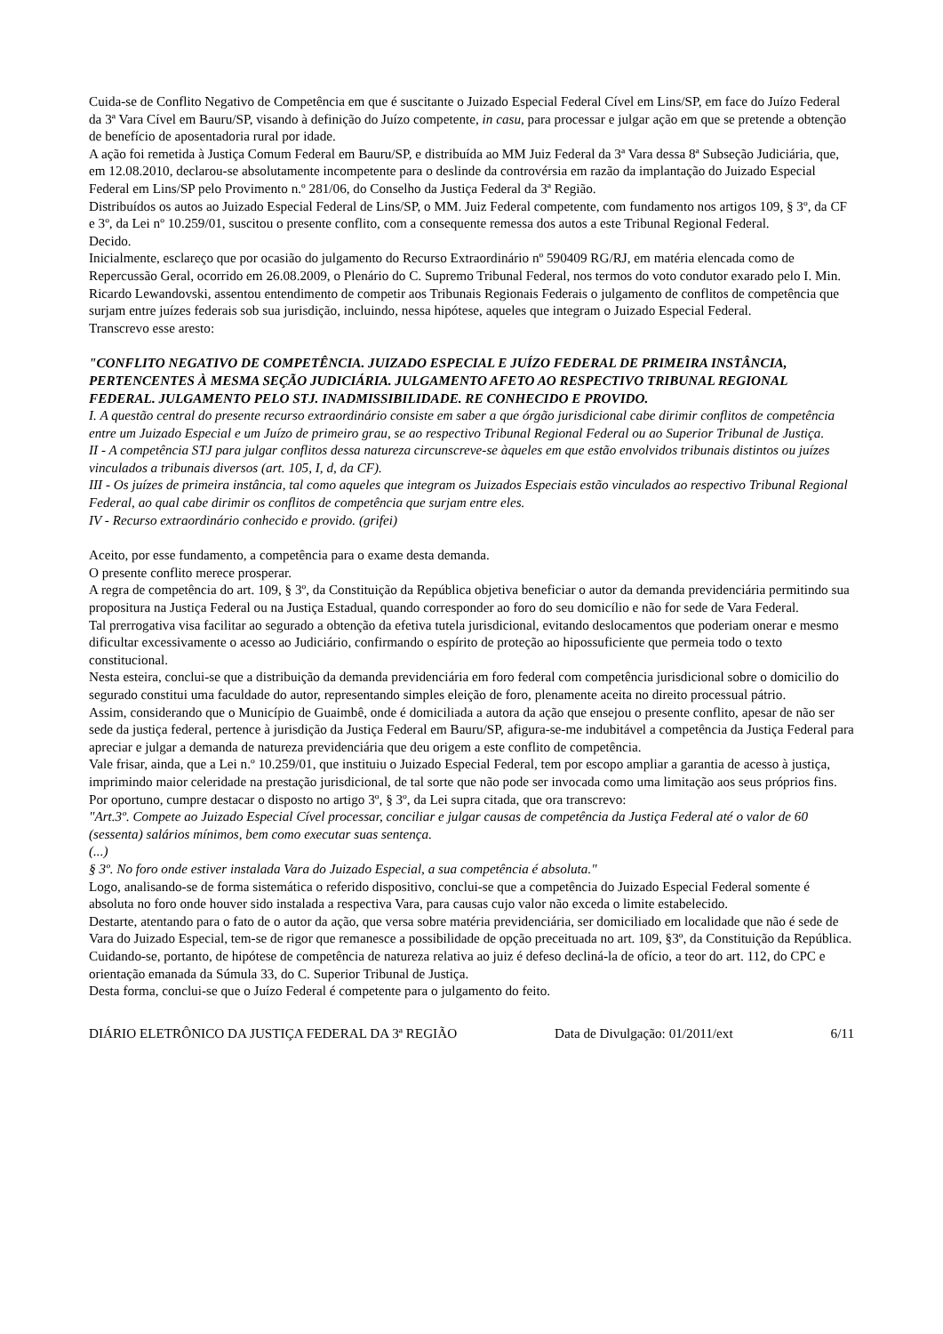Cuida-se de Conflito Negativo de Competência em que é suscitante o Juizado Especial Federal Cível em Lins/SP, em face do Juízo Federal da 3ª Vara Cível em Bauru/SP, visando à definição do Juízo competente, in casu, para processar e julgar ação em que se pretende a obtenção de benefício de aposentadoria rural por idade.
A ação foi remetida à Justiça Comum Federal em Bauru/SP, e distribuída ao MM Juiz Federal da 3ª Vara dessa 8ª Subseção Judiciária, que, em 12.08.2010, declarou-se absolutamente incompetente para o deslinde da controvérsia em razão da implantação do Juizado Especial Federal em Lins/SP pelo Provimento n.º 281/06, do Conselho da Justiça Federal da 3ª Região.
Distribuídos os autos ao Juizado Especial Federal de Lins/SP, o MM. Juiz Federal competente, com fundamento nos artigos 109, § 3º, da CF e 3º, da Lei nº 10.259/01, suscitou o presente conflito, com a consequente remessa dos autos a este Tribunal Regional Federal.
Decido.
Inicialmente, esclareço que por ocasião do julgamento do Recurso Extraordinário nº 590409 RG/RJ, em matéria elencada como de Repercussão Geral, ocorrido em 26.08.2009, o Plenário do C. Supremo Tribunal Federal, nos termos do voto condutor exarado pelo I. Min. Ricardo Lewandovski, assentou entendimento de competir aos Tribunais Regionais Federais o julgamento de conflitos de competência que surjam entre juízes federais sob sua jurisdição, incluindo, nessa hipótese, aqueles que integram o Juizado Especial Federal.
Transcrevo esse aresto:
"CONFLITO NEGATIVO DE COMPETÊNCIA. JUIZADO ESPECIAL E JUÍZO FEDERAL DE PRIMEIRA INSTÂNCIA, PERTENCENTES À MESMA SEÇÃO JUDICIÁRIA. JULGAMENTO AFETO AO RESPECTIVO TRIBUNAL REGIONAL FEDERAL. JULGAMENTO PELO STJ. INADMISSIBILIDADE. RE CONHECIDO E PROVIDO.
I. A questão central do presente recurso extraordinário consiste em saber a que órgão jurisdicional cabe dirimir conflitos de competência entre um Juizado Especial e um Juízo de primeiro grau, se ao respectivo Tribunal Regional Federal ou ao Superior Tribunal de Justiça.
II - A competência STJ para julgar conflitos dessa natureza circunscreve-se àqueles em que estão envolvidos tribunais distintos ou juízes vinculados a tribunais diversos (art. 105, I, d, da CF).
III - Os juízes de primeira instância, tal como aqueles que integram os Juizados Especiais estão vinculados ao respectivo Tribunal Regional Federal, ao qual cabe dirimir os conflitos de competência que surjam entre eles.
IV - Recurso extraordinário conhecido e provido. (grifei)
Aceito, por esse fundamento, a competência para o exame desta demanda.
O presente conflito merece prosperar.
A regra de competência do art. 109, § 3º, da Constituição da República objetiva beneficiar o autor da demanda previdenciária permitindo sua propositura na Justiça Federal ou na Justiça Estadual, quando corresponder ao foro do seu domicílio e não for sede de Vara Federal.
Tal prerrogativa visa facilitar ao segurado a obtenção da efetiva tutela jurisdicional, evitando deslocamentos que poderiam onerar e mesmo dificultar excessivamente o acesso ao Judiciário, confirmando o espírito de proteção ao hipossuficiente que permeia todo o texto constitucional.
Nesta esteira, conclui-se que a distribuição da demanda previdenciária em foro federal com competência jurisdicional sobre o domicilio do segurado constitui uma faculdade do autor, representando simples eleição de foro, plenamente aceita no direito processual pátrio.
Assim, considerando que o Município de Guaimbê, onde é domiciliada a autora da ação que ensejou o presente conflito, apesar de não ser sede da justiça federal, pertence à jurisdição da Justiça Federal em Bauru/SP, afigura-se-me indubitável a competência da Justiça Federal para apreciar e julgar a demanda de natureza previdenciária que deu origem a este conflito de competência.
Vale frisar, ainda, que a Lei n.º 10.259/01, que instituiu o Juizado Especial Federal, tem por escopo ampliar a garantia de acesso à justiça, imprimindo maior celeridade na prestação jurisdicional, de tal sorte que não pode ser invocada como uma limitação aos seus próprios fins.
Por oportuno, cumpre destacar o disposto no artigo 3º, § 3º, da Lei supra citada, que ora transcrevo:
"Art.3º. Compete ao Juizado Especial Cível processar, conciliar e julgar causas de competência da Justiça Federal até o valor de 60 (sessenta) salários mínimos, bem como executar suas sentença.
(...)
§ 3º. No foro onde estiver instalada Vara do Juizado Especial, a sua competência é absoluta."
Logo, analisando-se de forma sistemática o referido dispositivo, conclui-se que a competência do Juizado Especial Federal somente é absoluta no foro onde houver sido instalada a respectiva Vara, para causas cujo valor não exceda o limite estabelecido.
Destarte, atentando para o fato de o autor da ação, que versa sobre matéria previdenciária, ser domiciliado em localidade que não é sede de Vara do Juizado Especial, tem-se de rigor que remanesce a possibilidade de opção preceituada no art. 109, §3º, da Constituição da República.
Cuidando-se, portanto, de hipótese de competência de natureza relativa ao juiz é defeso decliná-la de ofício, a teor do art. 112, do CPC e orientação emanada da Súmula 33, do C. Superior Tribunal de Justiça.
Desta forma, conclui-se que o Juízo Federal é competente para o julgamento do feito.
DIÁRIO ELETRÔNICO DA JUSTIÇA FEDERAL DA 3ª REGIÃO Data de Divulgação: 01/2011/ext 6/11